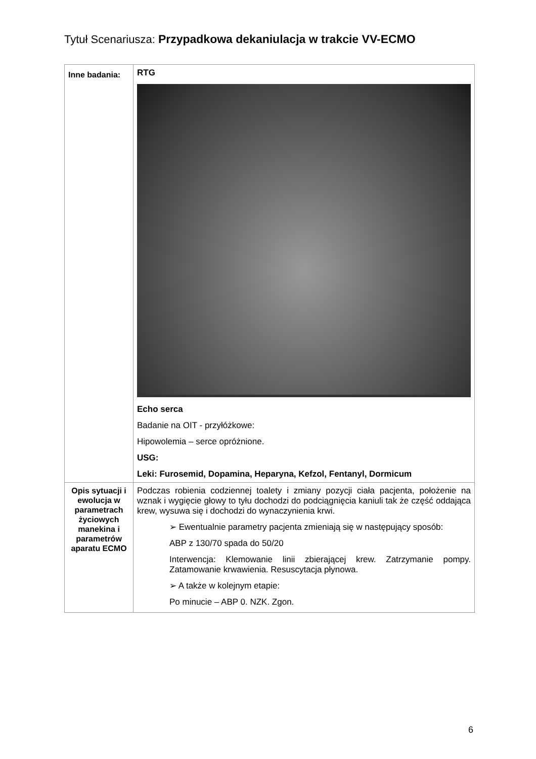Tytuł Scenariusza: Przypadkowa dekaniulacja w trakcie VV-ECMO
| Inne badania: | RTG Echo serca Badanie na OIT - przyłóżkowe: Hipowolemia – serce opróżnione. USG: Leki: Furosemid, Dopamina, Heparyna, Kefzol, Fentanyl, Dormicum |
| Opis sytuacji i ewolucja w parametrach życiowych manekina i parametrów aparatu ECMO | Podczas robienia codziennej toalety i zmiany pozycji ciała pacjenta, położenie na wznak i wygięcie głowy to tyłu dochodzi do podciągnięcia kaniuli tak że część oddająca krew, wysuwa się i dochodzi do wynaczynienia krwi. ➢ Ewentualnie parametry pacjenta zmieniają się w następujący sposób: ABP z 130/70 spada do 50/20 Interwencja: Klemowanie linii zbierającej krew. Zatrzymanie pompy. Zatamowanie krwawienia. Resuscytacja płynowa. ➢ A także w kolejnym etapie: Po minucie – ABP 0. NZK. Zgon. |
6